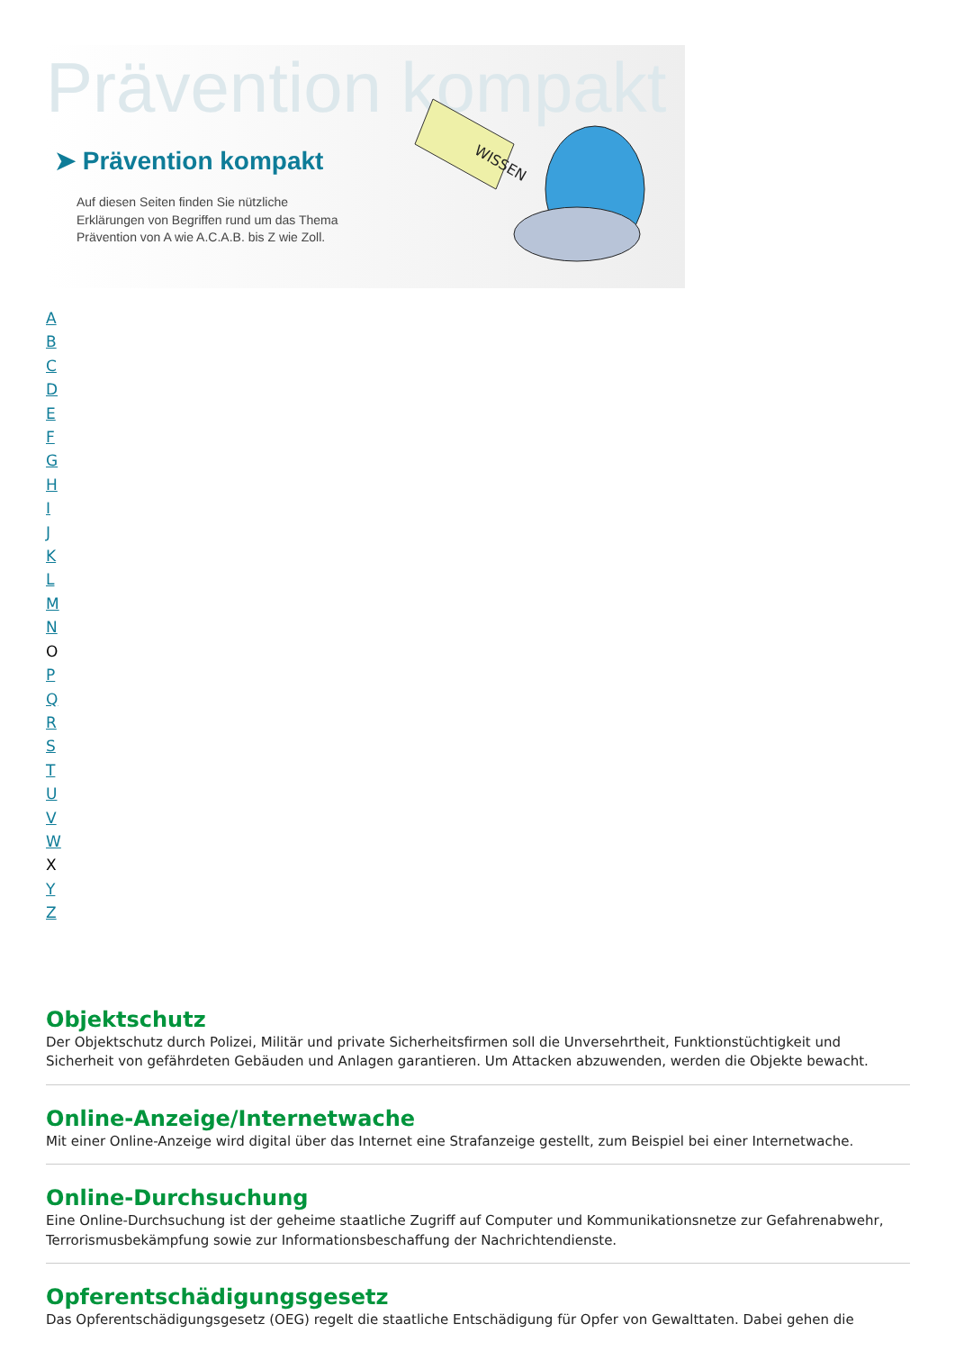Prävention kompakt
➤ Prävention kompakt
Auf diesen Seiten finden Sie nützliche Erklärungen von Begriffen rund um das Thema Prävention von A wie A.C.A.B. bis Z wie Zoll.
WISSEN
ABCDEFGHIJKLMN
O
PQRSTUVW
X
Y
Z
Objektschutz
Der Objektschutz durch Polizei, Militär und private Sicherheitsfirmen soll die Unversehrtheit, Funktionstüchtigkeit und Sicherheit von gefährdeten Gebäuden und Anlagen garantieren. Um Attacken abzuwenden, werden die Objekte bewacht.
Online-Anzeige/Internetwache
Mit einer Online-Anzeige wird digital über das Internet eine Strafanzeige gestellt, zum Beispiel bei einer Internetwache.
Online-Durchsuchung
Eine Online-Durchsuchung ist der geheime staatliche Zugriff auf Computer und Kommunikationsnetze zur Gefahrenabwehr, Terrorismusbekämpfung sowie zur Informationsbeschaffung der Nachrichtendienste.
Opferentschädigungsgesetz
Das Opferentschädigungsgesetz (OEG) regelt die staatliche Entschädigung für Opfer von Gewalttaten. Dabei gehen die